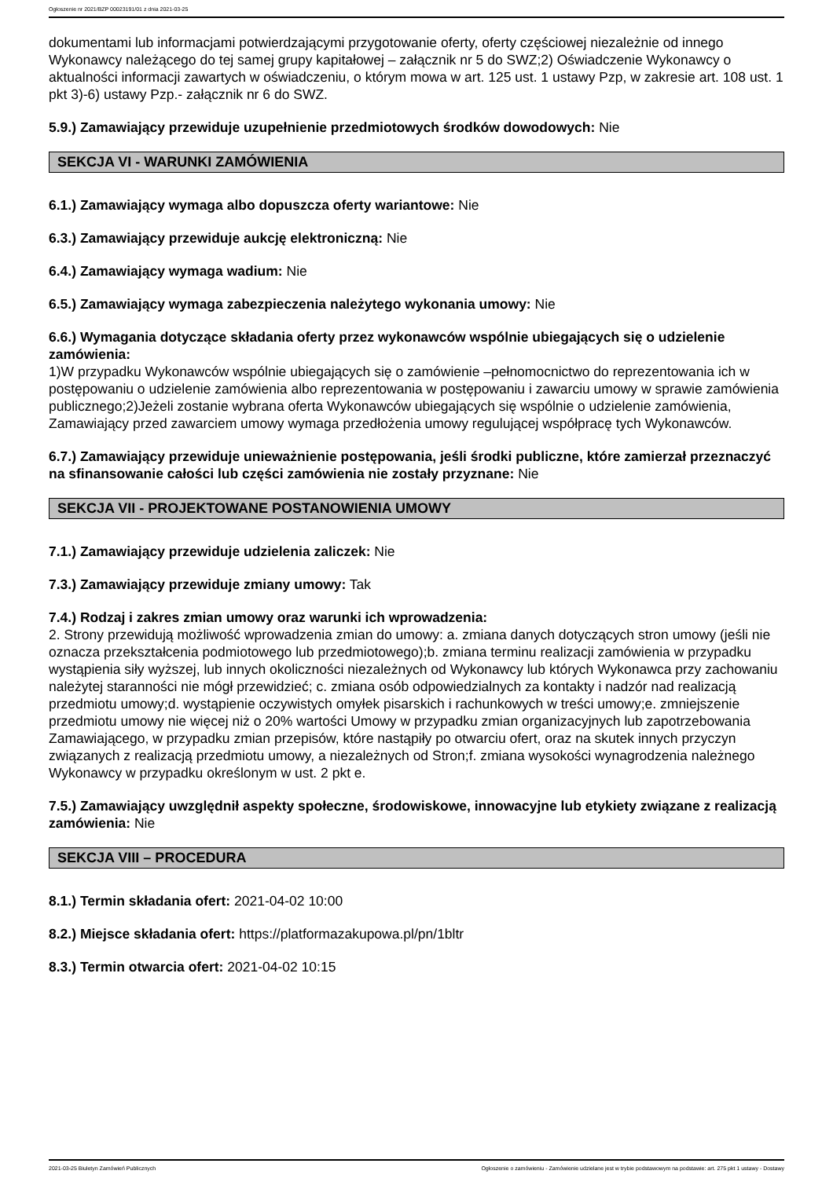Ogłoszenie nr 2021/BZP 00023191/01 z dnia 2021-03-25
dokumentami lub informacjami potwierdzającymi przygotowanie oferty, oferty częściowej niezależnie od innego Wykonawcy należącego do tej samej grupy kapitałowej – załącznik nr 5 do SWZ;2) Oświadczenie Wykonawcy o aktualności informacji zawartych w oświadczeniu, o którym mowa w art. 125 ust. 1 ustawy Pzp, w zakresie art. 108 ust. 1 pkt 3)-6) ustawy Pzp.- załącznik nr 6 do SWZ.
5.9.) Zamawiający przewiduje uzupełnienie przedmiotowych środków dowodowych: Nie
SEKCJA VI - WARUNKI ZAMÓWIENIA
6.1.) Zamawiający wymaga albo dopuszcza oferty wariantowe: Nie
6.3.) Zamawiający przewiduje aukcję elektroniczną: Nie
6.4.) Zamawiający wymaga wadium: Nie
6.5.) Zamawiający wymaga zabezpieczenia należytego wykonania umowy: Nie
6.6.) Wymagania dotyczące składania oferty przez wykonawców wspólnie ubiegających się o udzielenie zamówienia:
1)W przypadku Wykonawców wspólnie ubiegających się o zamówienie –pełnomocnictwo do reprezentowania ich w postępowaniu o udzielenie zamówienia albo reprezentowania w postępowaniu i zawarciu umowy w sprawie zamówienia publicznego;2)Jeżeli zostanie wybrana oferta Wykonawców ubiegających się wspólnie o udzielenie zamówienia, Zamawiający przed zawarciem umowy wymaga przedłożenia umowy regulującej współpracę tych Wykonawców.
6.7.) Zamawiający przewiduje unieważnienie postępowania, jeśli środki publiczne, które zamierzał przeznaczyć na sfinansowanie całości lub części zamówienia nie zostały przyznane: Nie
SEKCJA VII - PROJEKTOWANE POSTANOWIENIA UMOWY
7.1.) Zamawiający przewiduje udzielenia zaliczek: Nie
7.3.) Zamawiający przewiduje zmiany umowy: Tak
7.4.) Rodzaj i zakres zmian umowy oraz warunki ich wprowadzenia:
2. Strony przewidują możliwość wprowadzenia zmian do umowy: a. zmiana danych dotyczących stron umowy (jeśli nie oznacza przekształcenia podmiotowego lub przedmiotowego);b. zmiana terminu realizacji zamówienia w przypadku wystąpienia siły wyższej, lub innych okoliczności niezależnych od Wykonawcy lub których Wykonawca przy zachowaniu należytej staranności nie mógł przewidzieć; c. zmiana osób odpowiedzialnych za kontakty i nadzór nad realizacją przedmiotu umowy;d. wystąpienie oczywistych omyłek pisarskich i rachunkowych w treści umowy;e. zmniejszenie przedmiotu umowy nie więcej niż o 20% wartości Umowy w przypadku zmian organizacyjnych lub zapotrzebowania Zamawiającego, w przypadku zmian przepisów, które nastąpiły po otwarciu ofert, oraz na skutek innych przyczyn związanych z realizacją przedmiotu umowy, a niezależnych od Stron;f. zmiana wysokości wynagrodzenia należnego Wykonawcy w przypadku określonym w ust. 2 pkt e.
7.5.) Zamawiający uwzględnił aspekty społeczne, środowiskowe, innowacyjne lub etykiety związane z realizacją zamówienia: Nie
SEKCJA VIII – PROCEDURA
8.1.) Termin składania ofert: 2021-04-02 10:00
8.2.) Miejsce składania ofert: https://platformazakupowa.pl/pn/1bltr
8.3.) Termin otwarcia ofert: 2021-04-02 10:15
2021-03-25 Biuletyn Zamówień Publicznych Ogłoszenie o zamówieniu - Zamówienie udzielane jest w trybie podstawowym na podstawie: art. 275 pkt 1 ustawy - Dostawy